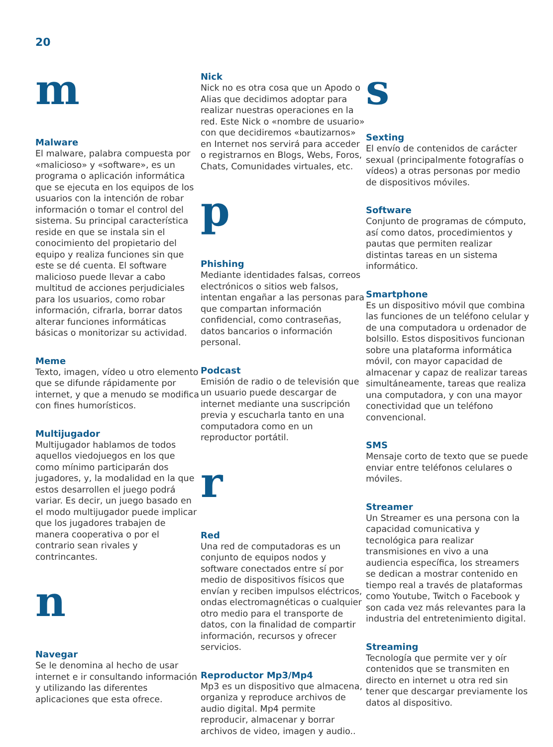20
m
Malware
El malware, palabra compuesta por «malicioso» y «software», es un programa o aplicación informática que se ejecuta en los equipos de los usuarios con la intención de robar información o tomar el control del sistema. Su principal característica reside en que se instala sin el conocimiento del propietario del equipo y realiza funciones sin que este se dé cuenta. El software malicioso puede llevar a cabo multitud de acciones perjudiciales para los usuarios, como robar información, cifrarla, borrar datos alterar funciones informáticas básicas o monitorizar su actividad.
Meme
Texto, imagen, vídeo u otro elemento que se difunde rápidamente por internet, y que a menudo se modifica con fines humorísticos.
Multijugador
Multijugador hablamos de todos aquellos viedojuegos en los que como mínimo participarán dos jugadores, y, la modalidad en la que estos desarrollen el juego podrá variar. Es decir, un juego basado en el modo multijugador puede implicar que los jugadores trabajen de manera cooperativa o por el contrario sean rivales y contrincantes.
n
Navegar
Se le denomina al hecho de usar internet e ir consultando información y utilizando las diferentes aplicaciones que esta ofrece.
Nick
Nick no es otra cosa que un Apodo o Alias que decidimos adoptar para realizar nuestras operaciones en la red. Este Nick o «nombre de usuario» con que decidiremos «bautizarnos» en Internet nos servirá para acceder o registrarnos en Blogs, Webs, Foros, Chats, Comunidades virtuales, etc.
p
Phishing
Mediante identidades falsas, correos electrónicos o sitios web falsos, intentan engañar a las personas para que compartan información confidencial, como contraseñas, datos bancarios o información personal.
Podcast
Emisión de radio o de televisión que un usuario puede descargar de internet mediante una suscripción previa y escucharla tanto en una computadora como en un reproductor portátil.
r
Red
Una red de computadoras es un conjunto de equipos nodos y software conectados entre sí por medio de dispositivos físicos que envían y reciben impulsos eléctricos, ondas electromagnéticas o cualquier otro medio para el transporte de datos, con la finalidad de compartir información, recursos y ofrecer servicios.
Reproductor Mp3/Mp4
Mp3 es un dispositivo que almacena, organiza y reproduce archivos de audio digital. Mp4 permite reproducir, almacenar y borrar archivos de video, imagen y audio..
s
Sexting
El envío de contenidos de carácter sexual (principalmente fotografías o vídeos) a otras personas por medio de dispositivos móviles.
Software
Conjunto de programas de cómputo, así como datos, procedimientos y pautas que permiten realizar distintas tareas en un sistema informático.
Smartphone
Es un dispositivo móvil que combina las funciones de un teléfono celular y de una computadora u ordenador de bolsillo. Estos dispositivos funcionan sobre una plataforma informática móvil, con mayor capacidad de almacenar y capaz de realizar tareas simultáneamente, tareas que realiza una computadora, y con una mayor conectividad que un teléfono convencional.
SMS
Mensaje corto de texto que se puede enviar entre teléfonos celulares o móviles.
Streamer
Un Streamer es una persona con la capacidad comunicativa y tecnológica para realizar transmisiones en vivo a una audiencia específica, los streamers se dedican a mostrar contenido en tiempo real a través de plataformas como Youtube, Twitch o Facebook y son cada vez más relevantes para la industria del entretenimiento digital.
Streaming
Tecnología que permite ver y oír contenidos que se transmiten en directo en internet u otra red sin tener que descargar previamente los datos al dispositivo.